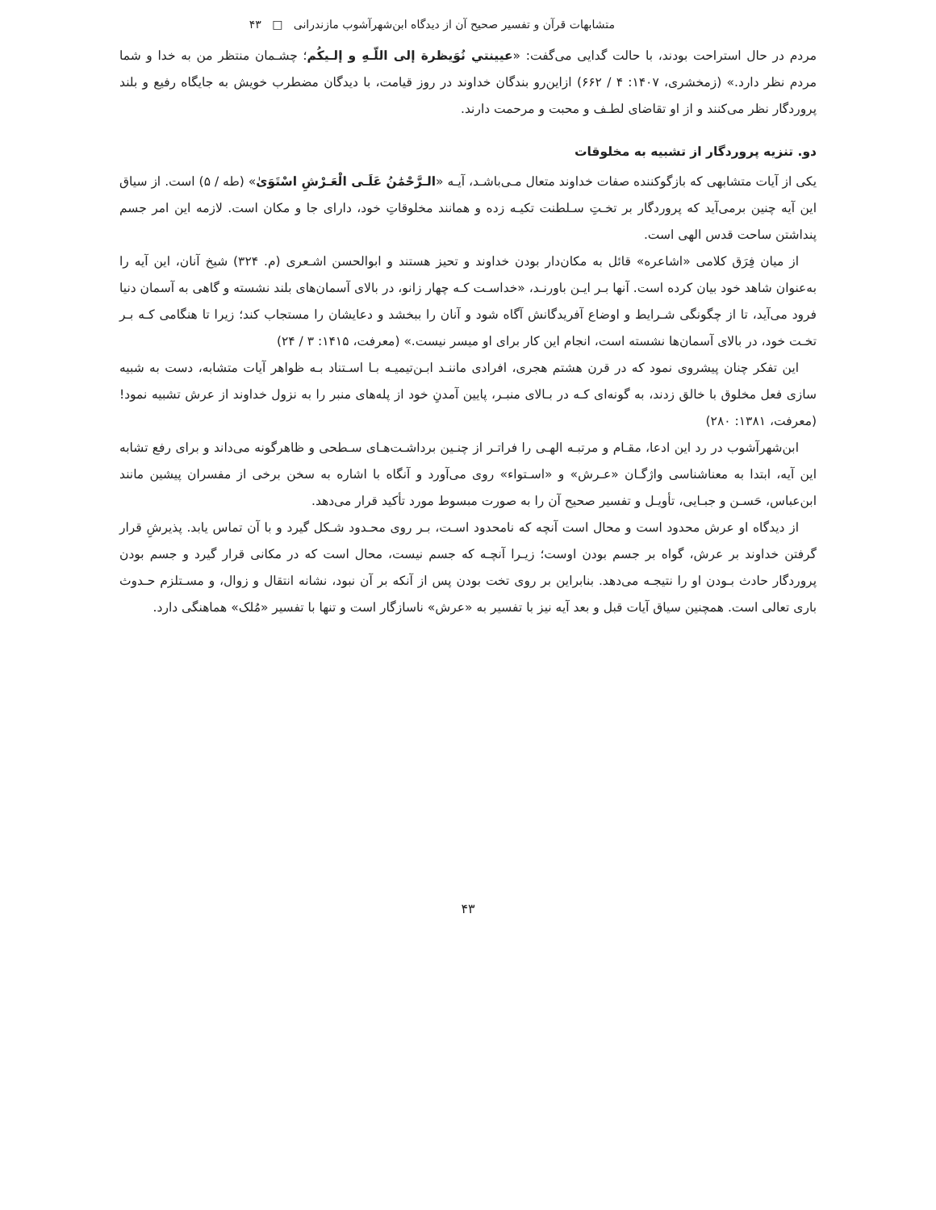متشابهات قرآن و تفسیر صحیح آن از دیدگاه ابن‌شهرآشوب مازندرانی □ ۴۳
مردم در حال استراحت بودند، با حالت گدایی می‌گفت: «عیینتي نُوَیظرة إلی اللّـهِ و إلـیکُم؛ چشـمان منتظر من به خدا و شما مردم نظر دارد.» (زمخشری، ۱۴۰۷: ۴ / ۶۶۲) ازاین‌رو بندگان خداوند در روز قیامت، با دیدگان مضطرب خویش به جایگاه رفیع و بلند پروردگار نظر می‌کنند و از او تقاضای لطـف و محبت و مرحمت دارند.
دو. تنزیه پروردگار از تشبیه به مخلوقات
یکی از آیات متشابهی که بازگوکننده صفات خداوند متعال مـی‌باشـد، آیـه «الـرَّحْمَٰنُ عَلَـى الْعَـرْشِ اسْتَوَىٰ» (طه / ۵) است. از سیاق این آیه چنین برمی‌آید که پروردگار بر تخـتِ سـلطنت تکیـه زده و همانند مخلوقاتِ خود، دارای جا و مکان است. لازمه این امر جسم پنداشتن ساحت قدس الهی است.
از میان فِرَق کلامی «اشاعره» قائل به مکان‌دار بودن خداوند و تحیز هستند و ابوالحسن اشـعری (م. ۳۲۴) شیخ آنان، این آیه را به‌عنوان شاهد خود بیان کرده است. آنها بـر ایـن باورنـد، «خداسـت کـه چهار زانو، در بالای آسمان‌های بلند نشسته و گاهی به آسمان دنیا فرود می‌آید، تا از چگونگی شـرایط و اوضاع آفریدگانش آگاه شود و آنان را ببخشد و دعایشان را مستجاب کند؛ زیرا تا هنگامی کـه بـر تخـت خود، در بالای آسمان‌ها نشسته است، انجام این کار برای او میسر نیست.» (معرفت، ۱۴۱۵: ۳ / ۲۴)
این تفکر چنان پیشروی نمود که در قرن هشتم هجری، افرادی ماننـد ابـن‌تیمیـه بـا اسـتناد بـه ظواهر آیات متشابه، دست به شبیه سازی فعل مخلوق با خالق زدند، به گونه‌ای کـه در بـالای منبـر، پایین آمدنِ خود از پله‌های منبر را به نزول خداوند از عرش تشبیه نمود! (معرفت، ۱۳۸۱: ۲۸۰)
ابن‌شهرآشوب در رد این ادعا، مقـام و مرتبـه الهـی را فراتـر از چنـین برداشـت‌هـای سـطحی و ظاهرگونه می‌داند و برای رفع تشابه این آیه، ابتدا به معناشناسی واژگـان «عـرش» و «اسـتواء» روی می‌آورد و آنگاه با اشاره به سخن برخی از مفسران پیشین مانند ابن‌عباس، حَسـن و جبـایی، تأویـل و تفسیر صحیح آن را به صورت مبسوط مورد تأکید قرار می‌دهد.
از دیدگاه او عرش محدود است و محال است آنچه که نامحدود اسـت، بـر روی محـدود شـکل گیرد و با آن تماس یابد. پذیرشِ قرار گرفتن خداوند بر عرش، گواه بر جسم بودن اوست؛ زیـرا آنچـه که جسم نیست، محال است که در مکانی قرار گیرد و جسم بودن پروردگار حادث بـودن او را نتیجـه می‌دهد. بنابراین بر روی تخت بودن پس از آنکه بر آن نبود، نشانه انتقال و زوال، و مسـتلزم حـدوث باری تعالی است. همچنین سیاق آیات قبل و بعد آیه نیز با تفسیر به «عرش» ناسازگار است و تنها با تفسیر «مُلک» هماهنگی دارد.
۴۳